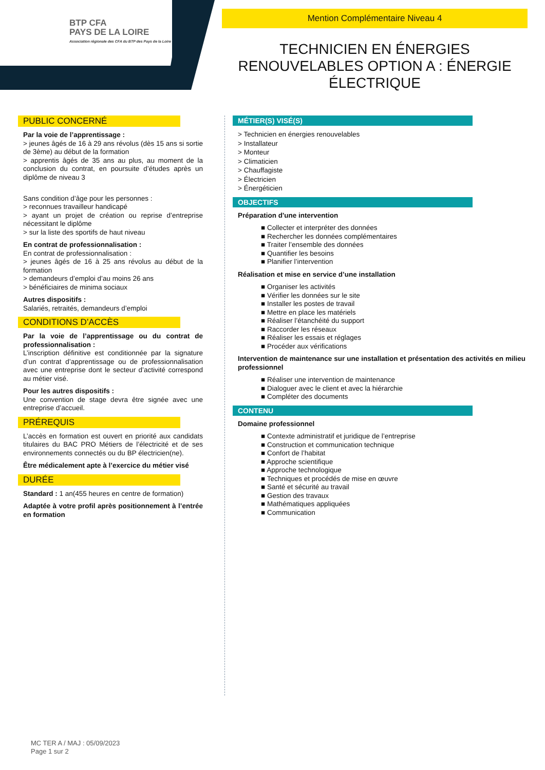BTP CFA
PAYS DE LA LOIRE
Association régionale des CFA du BTP des Pays de la Loire
Mention Complémentaire Niveau 4
TECHNICIEN EN ÉNERGIES RENOUVELABLES OPTION A : ÉNERGIE ÉLECTRIQUE
PUBLIC CONCERNÉ
Par la voie de l’apprentissage :
> jeunes âgés de 16 à 29 ans révolus (dès 15 ans si sortie de 3ème) au début de la formation
> apprentis âgés de 35 ans au plus, au moment de la conclusion du contrat, en poursuite d’études après un diplôme de niveau 3
Sans condition d’âge pour les personnes :
> reconnues travailleur handicapé
> ayant un projet de création ou reprise d’entreprise nécessitant le diplôme
> sur la liste des sportifs de haut niveau
En contrat de professionnalisation :
En contrat de professionnalisation :
> jeunes âgés de 16 à 25 ans révolus au début de la formation
> demandeurs d’emploi d’au moins 26 ans
> bénéficiaires de minima sociaux
Autres dispositifs :
Salariés, retraités, demandeurs d’emploi
CONDITIONS D’ACCÈS
Par la voie de l’apprentissage ou du contrat de professionnalisation :
L’inscription définitive est conditionnée par la signature d’un contrat d’apprentissage ou de professionnalisation avec une entreprise dont le secteur d’activité correspond au métier visé.
Pour les autres dispositifs :
Une convention de stage devra être signée avec une entreprise d’accueil.
PRÉREQUIS
L’accès en formation est ouvert en priorité aux candidats titulaires du BAC PRO Métiers de l’électricité et de ses environnements connectés ou du BP électricien(ne).
Être médicalement apte à l’exercice du métier visé
DURÉE
Standard : 1 an(455 heures en centre de formation)
Adaptée à votre profil après positionnement à l’entrée en formation
MÉTIER(S) VISÉ(S)
> Technicien en énergies renouvelables
> Installateur
> Monteur
> Climaticien
> Chauffagiste
> Électricien
> Énergéticien
OBJECTIFS
Préparation d'une intervention
■ Collecter et interpréter des données
■ Rechercher les données complémentaires
■ Traiter l’ensemble des données
■ Quantifier les besoins
■ Planifier l’intervention
Réalisation et mise en service d’une installation
■ Organiser les activités
■ Vérifier les données sur le site
■ Installer les postes de travail
■ Mettre en place les matériels
■ Réaliser l’étanchéité du support
■ Raccorder les réseaux
■ Réaliser les essais et réglages
■ Procéder aux vérifications
Intervention de maintenance sur une installation et présentation des activités en milieu professionnel
■ Réaliser une intervention de maintenance
■ Dialoguer avec le client et avec la hiérarchie
■ Compléter des documents
CONTENU
Domaine professionnel
■ Contexte administratif et juridique de l’entreprise
■ Construction et communication technique
■ Confort de l’habitat
■ Approche scientifique
■ Approche technologique
■ Techniques et procédés de mise en œuvre
■ Santé et sécurité au travail
■ Gestion des travaux
■ Mathématiques appliquées
■ Communication
MC TER A / MAJ : 05/09/2023
Page 1 sur 2